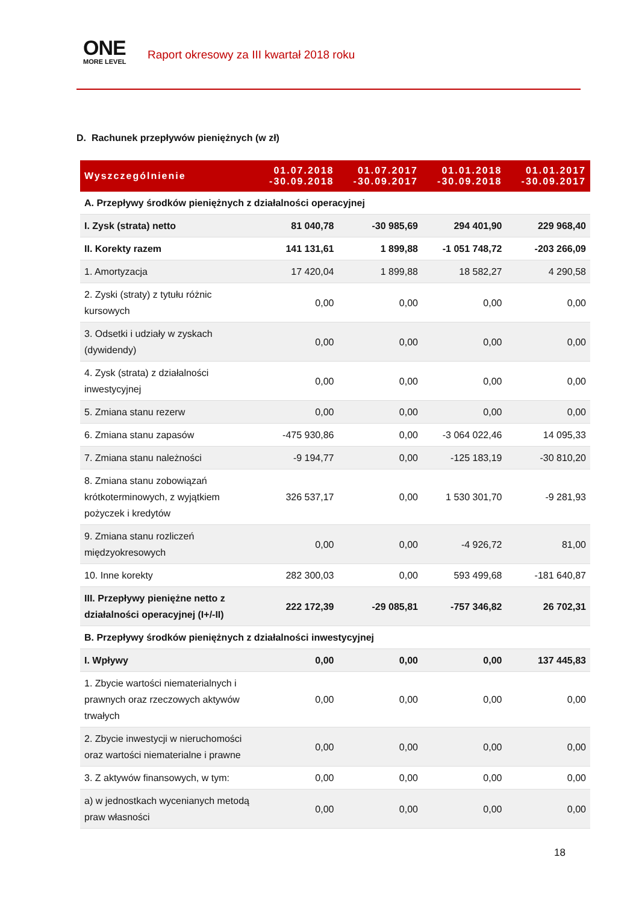ONE
MORE LEVEL
Raport okresowy za III kwartał 2018 roku
D. Rachunek przepływów pieniężnych (w zł)
| Wyszczególnienie | 01.07.2018 -30.09.2018 | 01.07.2017 -30.09.2017 | 01.01.2018 -30.09.2018 | 01.01.2017 -30.09.2017 |
| --- | --- | --- | --- | --- |
| A. Przepływy środków pieniężnych z działalności operacyjnej | | | | |
| I. Zysk (strata) netto | 81 040,78 | -30 985,69 | 294 401,90 | 229 968,40 |
| II. Korekty razem | 141 131,61 | 1 899,88 | -1 051 748,72 | -203 266,09 |
| 1. Amortyzacja | 17 420,04 | 1 899,88 | 18 582,27 | 4 290,58 |
| 2. Zyski (straty) z tytułu różnic kursowych | 0,00 | 0,00 | 0,00 | 0,00 |
| 3. Odsetki i udziały w zyskach (dywidendy) | 0,00 | 0,00 | 0,00 | 0,00 |
| 4. Zysk (strata) z działalności inwestycyjnej | 0,00 | 0,00 | 0,00 | 0,00 |
| 5. Zmiana stanu rezerw | 0,00 | 0,00 | 0,00 | 0,00 |
| 6. Zmiana stanu zapasów | -475 930,86 | 0,00 | -3 064 022,46 | 14 095,33 |
| 7. Zmiana stanu należności | -9 194,77 | 0,00 | -125 183,19 | -30 810,20 |
| 8. Zmiana stanu zobowiązań krótkoterminowych, z wyjątkiem pożyczek i kredytów | 326 537,17 | 0,00 | 1 530 301,70 | -9 281,93 |
| 9. Zmiana stanu rozliczeń międzyokresowych | 0,00 | 0,00 | -4 926,72 | 81,00 |
| 10. Inne korekty | 282 300,03 | 0,00 | 593 499,68 | -181 640,87 |
| III. Przepływy pieniężne netto z działalności operacyjnej (I+/-II) | 222 172,39 | -29 085,81 | -757 346,82 | 26 702,31 |
| B. Przepływy środków pieniężnych z działalności inwestycyjnej | | | | |
| I. Wpływy | 0,00 | 0,00 | 0,00 | 137 445,83 |
| 1. Zbycie wartości niematerialnych i prawnych oraz rzeczowych aktywów trwałych | 0,00 | 0,00 | 0,00 | 0,00 |
| 2. Zbycie inwestycji w nieruchomości oraz wartości niematerialne i prawne | 0,00 | 0,00 | 0,00 | 0,00 |
| 3. Z aktywów finansowych, w tym: | 0,00 | 0,00 | 0,00 | 0,00 |
| a) w jednostkach wycenianych metodą praw własności | 0,00 | 0,00 | 0,00 | 0,00 |
18